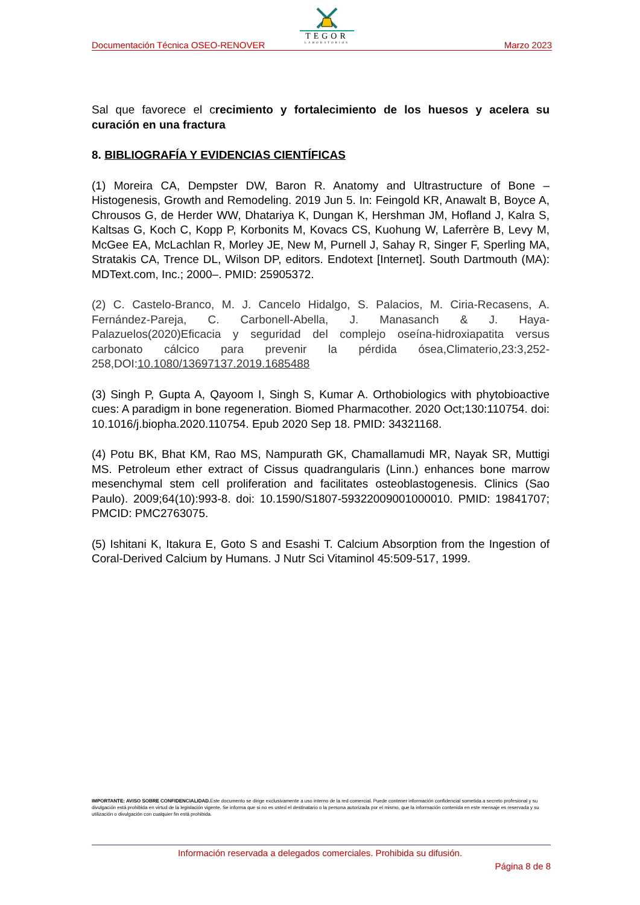TEGOR
LABORATORIOS
Documentación Técnica OSEO-RENOVER Marzo 2023
Sal que favorece el crecimiento y fortalecimiento de los huesos y acelera su curación en una fractura
8. BIBLIOGRAFÍA Y EVIDENCIAS CIENTÍFICAS
(1) Moreira CA, Dempster DW, Baron R. Anatomy and Ultrastructure of Bone – Histogenesis, Growth and Remodeling. 2019 Jun 5. In: Feingold KR, Anawalt B, Boyce A, Chrousos G, de Herder WW, Dhatariya K, Dungan K, Hershman JM, Hofland J, Kalra S, Kaltsas G, Koch C, Kopp P, Korbonits M, Kovacs CS, Kuohung W, Laferrère B, Levy M, McGee EA, McLachlan R, Morley JE, New M, Purnell J, Sahay R, Singer F, Sperling MA, Stratakis CA, Trence DL, Wilson DP, editors. Endotext [Internet]. South Dartmouth (MA): MDText.com, Inc.; 2000–. PMID: 25905372.
(2) C. Castelo-Branco, M. J. Cancelo Hidalgo, S. Palacios, M. Ciria-Recasens, A. Fernández-Pareja, C. Carbonell-Abella, J. Manasanch & J. Haya-Palazuelos(2020)Eficacia y seguridad del complejo oseína-hidroxiapatita versus carbonato cálcico para prevenir la pérdida ósea,Climaterio,23:3,252-258,DOI:10.1080/13697137.2019.1685488
(3) Singh P, Gupta A, Qayoom I, Singh S, Kumar A. Orthobiologics with phytobioactive cues: A paradigm in bone regeneration. Biomed Pharmacother. 2020 Oct;130:110754. doi: 10.1016/j.biopha.2020.110754. Epub 2020 Sep 18. PMID: 34321168.
(4) Potu BK, Bhat KM, Rao MS, Nampurath GK, Chamallamudi MR, Nayak SR, Muttigi MS. Petroleum ether extract of Cissus quadrangularis (Linn.) enhances bone marrow mesenchymal stem cell proliferation and facilitates osteoblastogenesis. Clinics (Sao Paulo). 2009;64(10):993-8. doi: 10.1590/S1807-59322009001000010. PMID: 19841707; PMCID: PMC2763075.
(5) Ishitani K, Itakura E, Goto S and Esashi T. Calcium Absorption from the Ingestion of Coral-Derived Calcium by Humans. J Nutr Sci Vitaminol 45:509-517, 1999.
IMPORTANTE: AVISO SOBRE CONFIDENCIALIDAD. Este documento se dirige exclusivamente a uso interno de la red comercial. Puede contener información confidencial sometida a secreto profesional y su divulgación está prohibida en virtud de la legislación vigente. Se informa que si no es usted el destinatario o la persona autorizada por el mismo, que la información contenida en este mensaje es reservada y su utilización o divulgación con cualquier fin está prohibida.
Información reservada a delegados comerciales. Prohibida su difusión.
Página 8 de 8